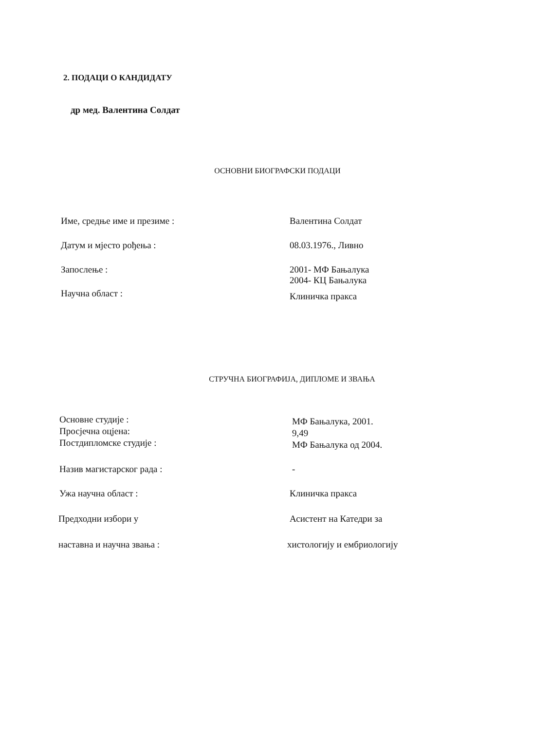2. ПОДАЦИ О КАНДИДАТУ
др мед. Валентина Солдат
ОСНОВНИ БИОГРАФСКИ ПОДАЦИ
Име, средње име и презиме : Валентина Солдат
Датум и мјесто рођења : 08.03.1976., Ливно
Запослење : 2001- МФ Бањалука
2004- КЦ Бањалука
Научна област :
Клиничка пракса
СТРУЧНА БИОГРАФИЈА, ДИПЛОМЕ И ЗВАЊА
Основне студије :
Просјечна оцјена:
Постдипломске студије :
МФ Бањалука, 2001.
9,49
МФ Бањалука од 2004.
Назив магистарског рада : -
Ужа научна област : Клиничка пракса
Предходни избори у Асистент на Катедри за
наставна и научна звања : хистологију и ембриологију